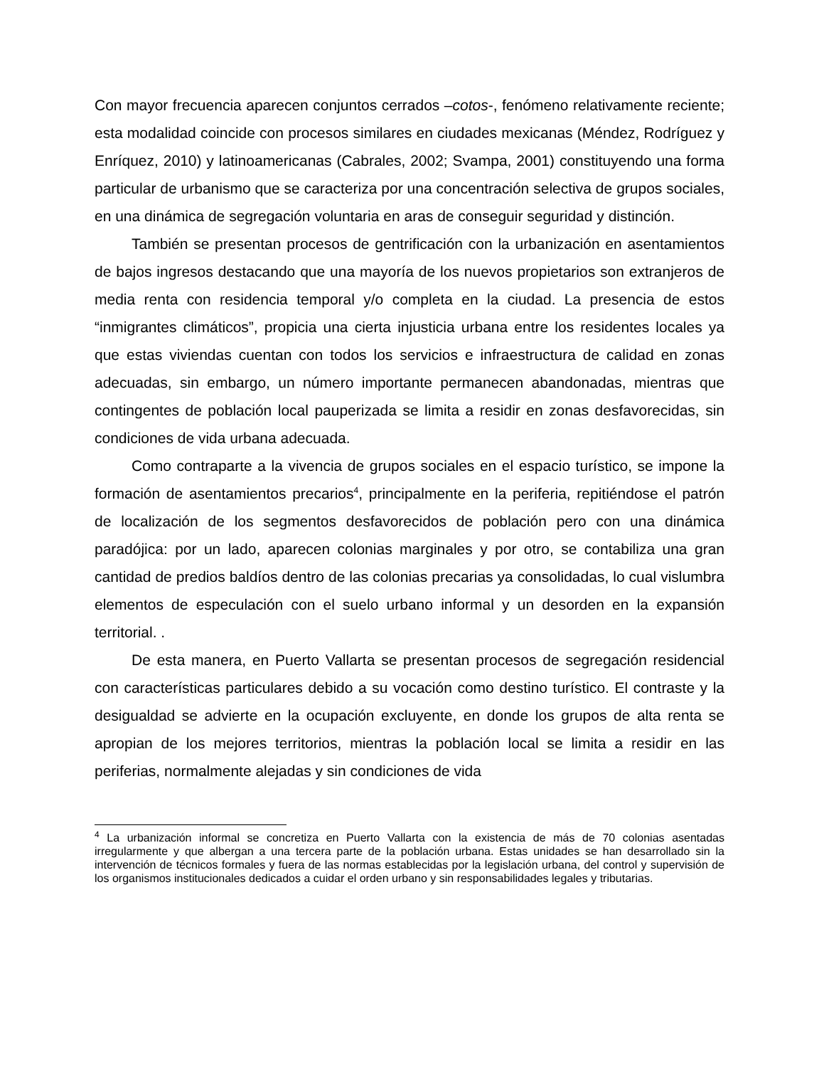Con mayor frecuencia aparecen conjuntos cerrados –cotos-, fenómeno relativamente reciente; esta modalidad coincide con procesos similares en ciudades mexicanas (Méndez, Rodríguez y Enríquez, 2010) y latinoamericanas (Cabrales, 2002; Svampa, 2001) constituyendo una forma particular de urbanismo que se caracteriza por una concentración selectiva de grupos sociales, en una dinámica de segregación voluntaria en aras de conseguir seguridad y distinción.
También se presentan procesos de gentrificación con la urbanización en asentamientos de bajos ingresos destacando que una mayoría de los nuevos propietarios son extranjeros de media renta con residencia temporal y/o completa en la ciudad. La presencia de estos “inmigrantes climáticos”, propicia una cierta injusticia urbana entre los residentes locales ya que estas viviendas cuentan con todos los servicios e infraestructura de calidad en zonas adecuadas, sin embargo, un número importante permanecen abandonadas, mientras que contingentes de población local pauperizada se limita a residir en zonas desfavorecidas, sin condiciones de vida urbana adecuada.
Como contraparte a la vivencia de grupos sociales en el espacio turístico, se impone la formación de asentamientos precarios<sup>4</sup>, principalmente en la periferia, repitiéndose el patrón de localización de los segmentos desfavorecidos de población pero con una dinámica paradójica: por un lado, aparecen colonias marginales y por otro, se contabiliza una gran cantidad de predios baldíos dentro de las colonias precarias ya consolidadas, lo cual vislumbra elementos de especulación con el suelo urbano informal y un desorden en la expansión territorial. .
De esta manera, en Puerto Vallarta se presentan procesos de segregación residencial con características particulares debido a su vocación como destino turístico. El contraste y la desigualdad se advierte en la ocupación excluyente, en donde los grupos de alta renta se apropian de los mejores territorios, mientras la población local se limita a residir en las periferias, normalmente alejadas y sin condiciones de vida
<sup>4</sup> La urbanización informal se concretiza en Puerto Vallarta con la existencia de más de 70 colonias asentadas irregularmente y que albergan a una tercera parte de la población urbana. Estas unidades se han desarrollado sin la intervención de técnicos formales y fuera de las normas establecidas por la legislación urbana, del control y supervisión de los organismos institucionales dedicados a cuidar el orden urbano y sin responsabilidades legales y tributarias.